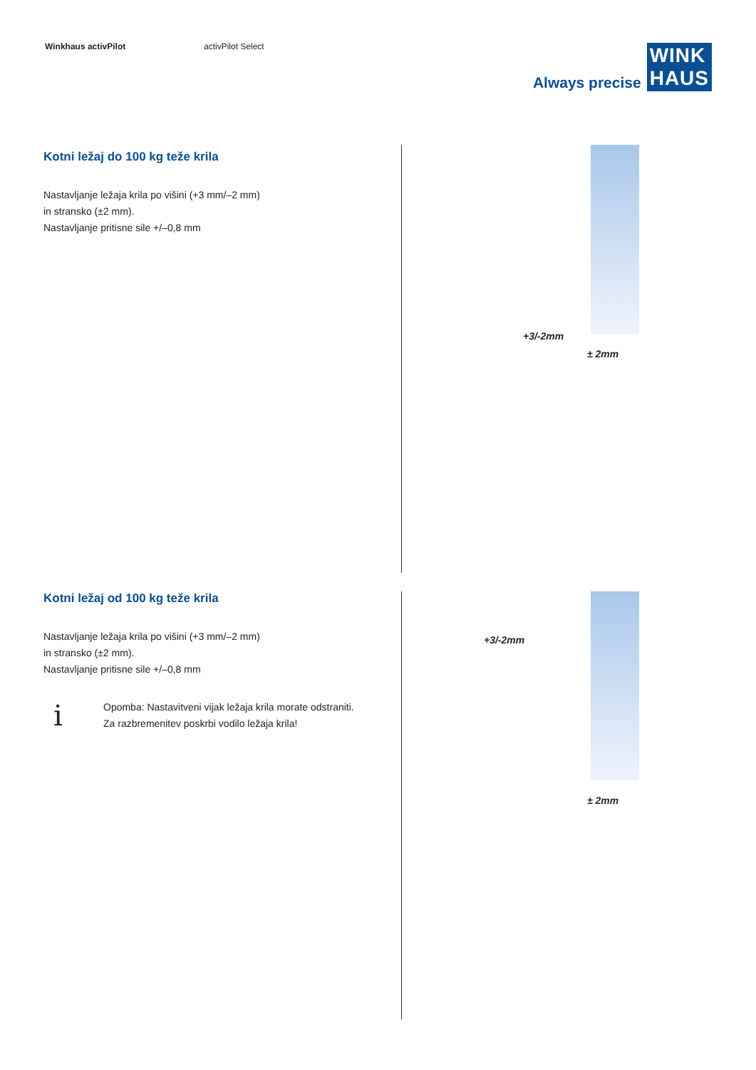Winkhaus activPilot activPilot Select
Always precise WINK
HAUS
Kotni ležaj do 100 kg teže krila
Nastavljanje ležaja krila po višini (+3 mm/–2 mm)
in stransko (±2 mm).
Nastavljanje pritisne sile +/–0,8 mm
+3/-2mm
± 2mm
Kotni ležaj od 100 kg teže krila
Nastavljanje ležaja krila po višini (+3 mm/–2 mm)
in stransko (±2 mm).
Nastavljanje pritisne sile +/–0,8 mm
i
Opomba: Nastavitveni vijak ležaja krila morate odstraniti.
Za razbremenitev poskrbi vodilo ležaja krila!
+3/-2mm
± 2mm